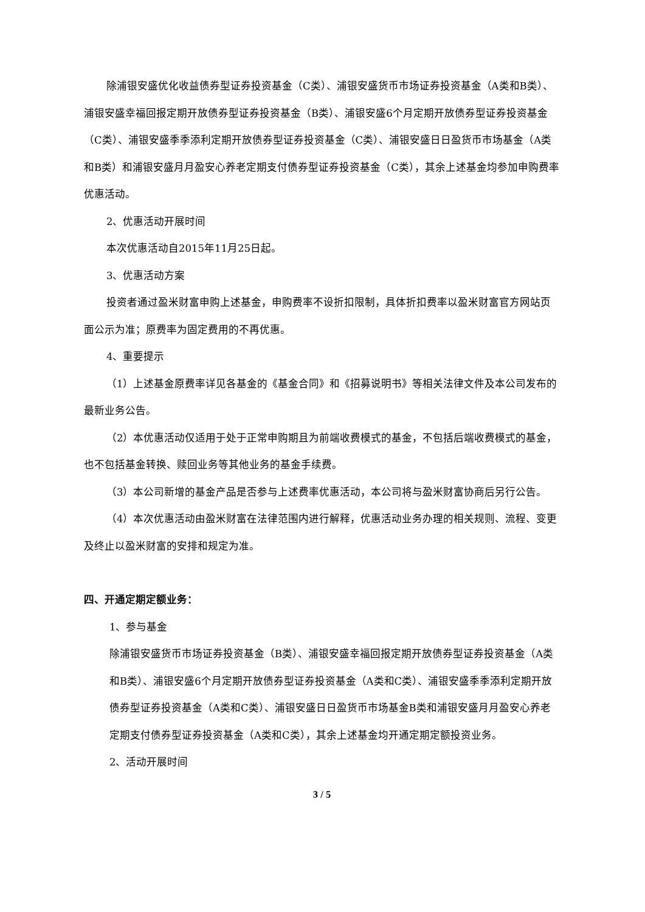除浦银安盛优化收益债券型证券投资基金（C类）、浦银安盛货币市场证券投资基金（A类和B类）、浦银安盛幸福回报定期开放债券型证券投资基金（B类）、浦银安盛6个月定期开放债券型证券投资基金（C类）、浦银安盛季季添利定期开放债券型证券投资基金（C类）、浦银安盛日日盈货币市场基金（A类和B类）和浦银安盛月月盈安心养老定期支付债券型证券投资基金（C类），其余上述基金均参加申购费率优惠活动。
2、优惠活动开展时间
本次优惠活动自2015年11月25日起。
3、优惠活动方案
投资者通过盈米财富申购上述基金，申购费率不设折扣限制，具体折扣费率以盈米财富官方网站页面公示为准；原费率为固定费用的不再优惠。
4、重要提示
（1）上述基金原费率详见各基金的《基金合同》和《招募说明书》等相关法律文件及本公司发布的最新业务公告。
（2）本优惠活动仅适用于处于正常申购期且为前端收费模式的基金，不包括后端收费模式的基金，也不包括基金转换、赎回业务等其他业务的基金手续费。
（3）本公司新增的基金产品是否参与上述费率优惠活动，本公司将与盈米财富协商后另行公告。
（4）本次优惠活动由盈米财富在法律范围内进行解释，优惠活动业务办理的相关规则、流程、变更及终止以盈米财富的安排和规定为准。
四、开通定期定额业务：
1、参与基金
除浦银安盛货币市场证券投资基金（B类）、浦银安盛幸福回报定期开放债券型证券投资基金（A类和B类）、浦银安盛6个月定期开放债券型证券投资基金（A类和C类）、浦银安盛季季添利定期开放债券型证券投资基金（A类和C类）、浦银安盛日日盈货币市场基金B类和浦银安盛月月盈安心养老定期支付债券型证券投资基金（A类和C类），其余上述基金均开通定期定额投资业务。
2、活动开展时间
3 / 5